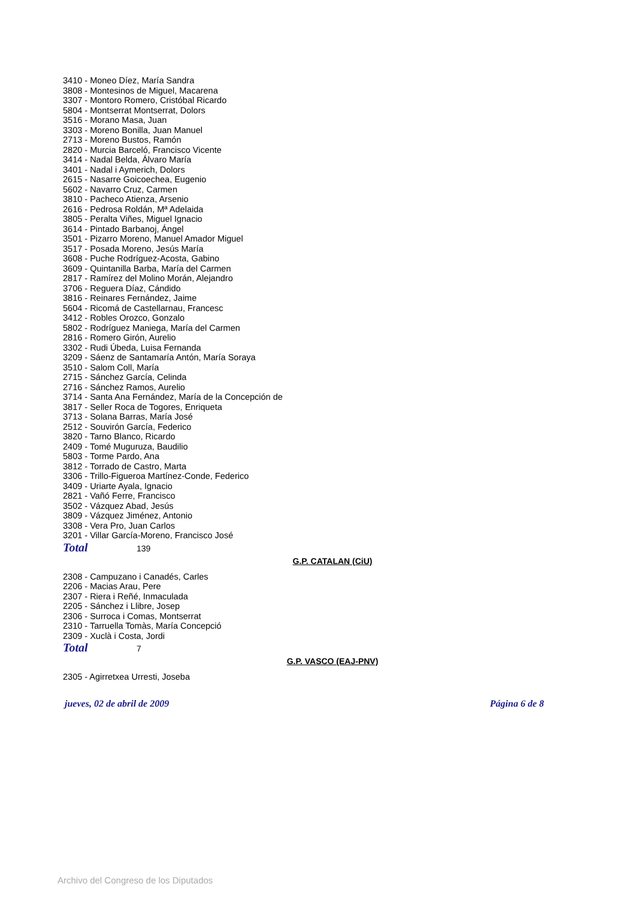3410 - Moneo Díez, María Sandra
3808 - Montesinos de Miguel, Macarena
3307 - Montoro Romero, Cristóbal Ricardo
5804 - Montserrat Montserrat, Dolors
3516 - Morano Masa, Juan
3303 - Moreno Bonilla, Juan Manuel
2713 - Moreno Bustos, Ramón
2820 - Murcia Barceló, Francisco Vicente
3414 - Nadal Belda, Álvaro María
3401 - Nadal i Aymerich, Dolors
2615 - Nasarre Goicoechea, Eugenio
5602 - Navarro Cruz, Carmen
3810 - Pacheco Atienza, Arsenio
2616 - Pedrosa Roldán, Mª Adelaida
3805 - Peralta Viñes, Miguel Ignacio
3614 - Pintado Barbanoj, Ángel
3501 - Pizarro Moreno, Manuel Amador Miguel
3517 - Posada Moreno, Jesús María
3608 - Puche Rodríguez-Acosta, Gabino
3609 - Quintanilla Barba, María del Carmen
2817 - Ramírez del Molino Morán, Alejandro
3706 - Reguera Díaz, Cándido
3816 - Reinares Fernández, Jaime
5604 - Ricomá de Castellarnau, Francesc
3412 - Robles Orozco, Gonzalo
5802 - Rodríguez Maniega, María del Carmen
2816 - Romero Girón, Aurelio
3302 - Rudi Úbeda, Luisa Fernanda
3209 - Sáenz de Santamaría Antón, María Soraya
3510 - Salom Coll, María
2715 - Sánchez García, Celinda
2716 - Sánchez Ramos, Aurelio
3714 - Santa Ana Fernández, María de la Concepción de
3817 - Seller Roca de Togores, Enriqueta
3713 - Solana Barras, María José
2512 - Souvirón García, Federico
3820 - Tarno Blanco, Ricardo
2409 - Tomé Muguruza, Baudilio
5803 - Torme Pardo, Ana
3812 - Torrado de Castro, Marta
3306 - Trillo-Figueroa Martínez-Conde, Federico
3409 - Uriarte Ayala, Ignacio
2821 - Vañó Ferre, Francisco
3502 - Vázquez Abad, Jesús
3809 - Vázquez Jiménez, Antonio
3308 - Vera Pro, Juan Carlos
3201 - Villar García-Moreno, Francisco José
Total 139
G.P. CATALAN (CiU)
2308 - Campuzano i Canadés, Carles
2206 - Macias Arau, Pere
2307 - Riera i Reñé, Inmaculada
2205 - Sánchez i Llibre, Josep
2306 - Surroca i Comas, Montserrat
2310 - Tarruella Tomàs, María Concepció
2309 - Xuclà i Costa, Jordi
Total 7
G.P. VASCO (EAJ-PNV)
2305 - Agirretxea Urresti, Joseba
jueves, 02 de abril de 2009 Página 6 de 8
Archivo del Congreso de los Diputados